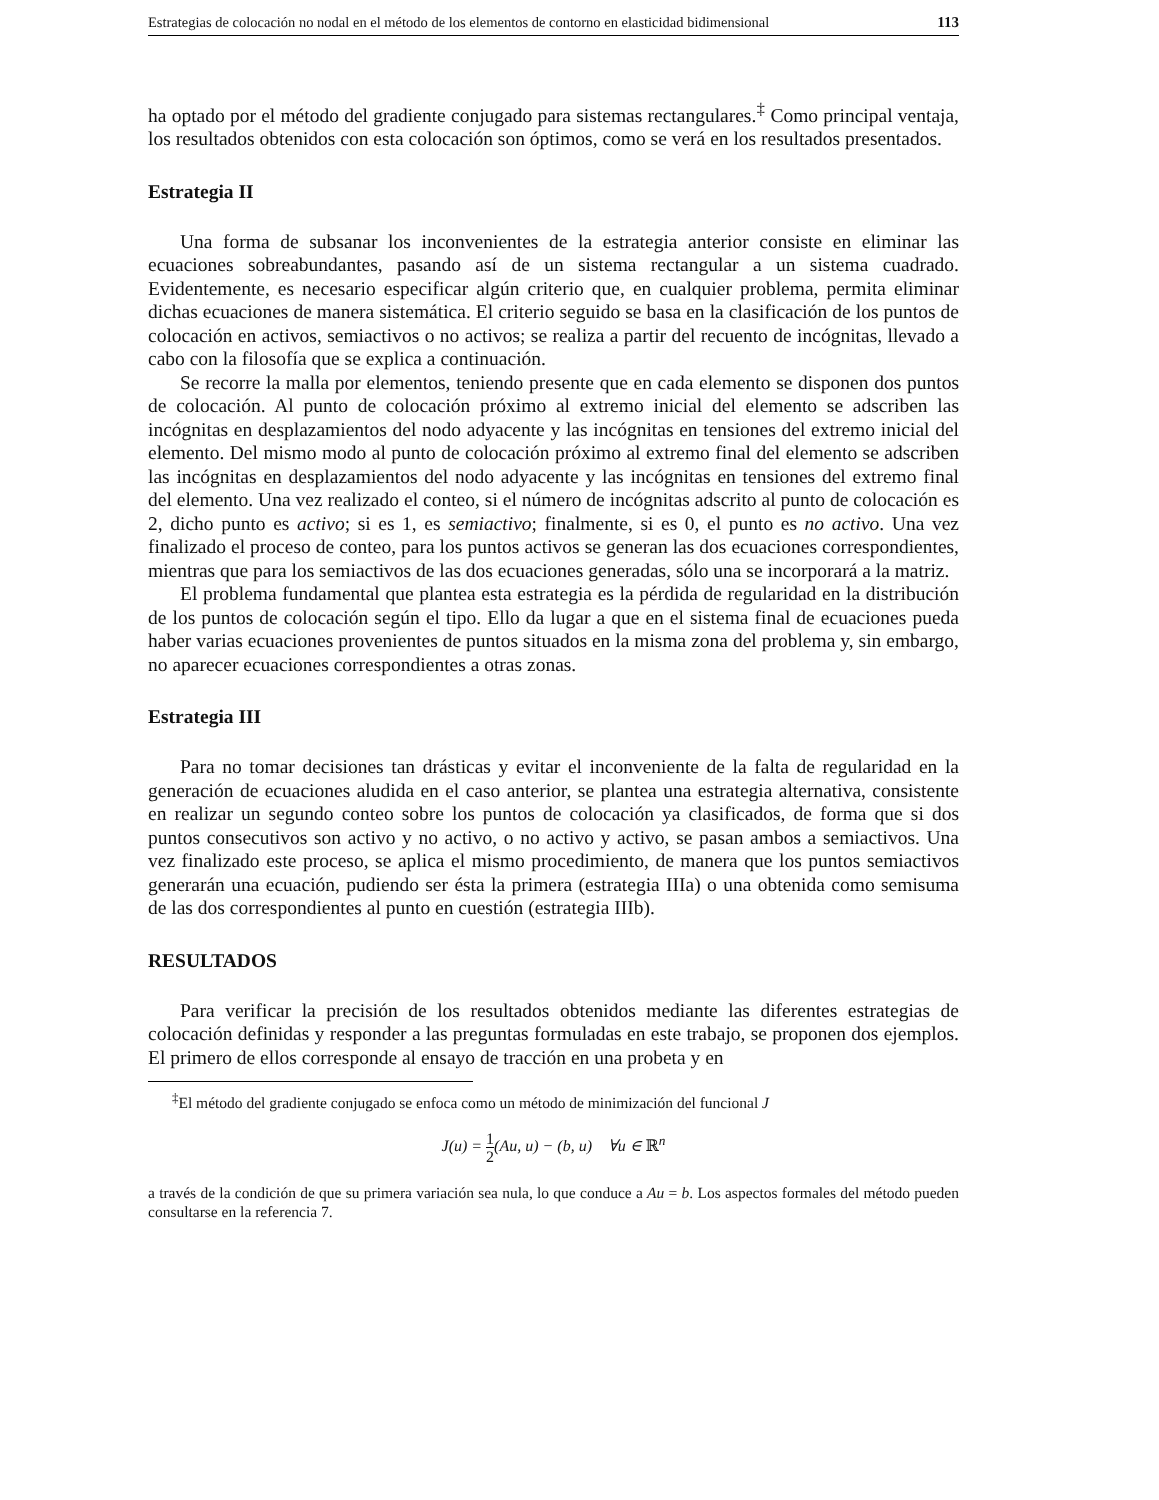Estrategias de colocación no nodal en el método de los elementos de contorno en elasticidad bidimensional 113
ha optado por el método del gradiente conjugado para sistemas rectangulares.<sup>‡</sup> Como principal ventaja, los resultados obtenidos con esta colocación son óptimos, como se verá en los resultados presentados.
Estrategia II
Una forma de subsanar los inconvenientes de la estrategia anterior consiste en eliminar las ecuaciones sobreabundantes, pasando así de un sistema rectangular a un sistema cuadrado. Evidentemente, es necesario especificar algún criterio que, en cualquier problema, permita eliminar dichas ecuaciones de manera sistemática. El criterio seguido se basa en la clasificación de los puntos de colocación en activos, semiactivos o no activos; se realiza a partir del recuento de incógnitas, llevado a cabo con la filosofía que se explica a continuación.
Se recorre la malla por elementos, teniendo presente que en cada elemento se disponen dos puntos de colocación. Al punto de colocación próximo al extremo inicial del elemento se adscriben las incógnitas en desplazamientos del nodo adyacente y las incógnitas en tensiones del extremo inicial del elemento. Del mismo modo al punto de colocación próximo al extremo final del elemento se adscriben las incógnitas en desplazamientos del nodo adyacente y las incógnitas en tensiones del extremo final del elemento. Una vez realizado el conteo, si el número de incógnitas adscrito al punto de colocación es 2, dicho punto es activo; si es 1, es semiactivo; finalmente, si es 0, el punto es no activo. Una vez finalizado el proceso de conteo, para los puntos activos se generan las dos ecuaciones correspondientes, mientras que para los semiactivos de las dos ecuaciones generadas, sólo una se incorporará a la matriz.
El problema fundamental que plantea esta estrategia es la pérdida de regularidad en la distribución de los puntos de colocación según el tipo. Ello da lugar a que en el sistema final de ecuaciones pueda haber varias ecuaciones provenientes de puntos situados en la misma zona del problema y, sin embargo, no aparecer ecuaciones correspondientes a otras zonas.
Estrategia III
Para no tomar decisiones tan drásticas y evitar el inconveniente de la falta de regularidad en la generación de ecuaciones aludida en el caso anterior, se plantea una estrategia alternativa, consistente en realizar un segundo conteo sobre los puntos de colocación ya clasificados, de forma que si dos puntos consecutivos son activo y no activo, o no activo y activo, se pasan ambos a semiactivos. Una vez finalizado este proceso, se aplica el mismo procedimiento, de manera que los puntos semiactivos generarán una ecuación, pudiendo ser ésta la primera (estrategia IIIa) o una obtenida como semisuma de las dos correspondientes al punto en cuestión (estrategia IIIb).
RESULTADOS
Para verificar la precisión de los resultados obtenidos mediante las diferentes estrategias de colocación definidas y responder a las preguntas formuladas en este trabajo, se proponen dos ejemplos. El primero de ellos corresponde al ensayo de tracción en una probeta y en
<sup>‡</sup> El método del gradiente conjugado se enfoca como un método de minimización del funcional J
J(u) = 1 2(Au, u) − (b, u) ∀u ∈ ℝ<sup>n</sup>
a través de la condición de que su primera variación sea nula, lo que conduce a Au = b. Los aspectos formales del método pueden consultarse en la referencia 7.